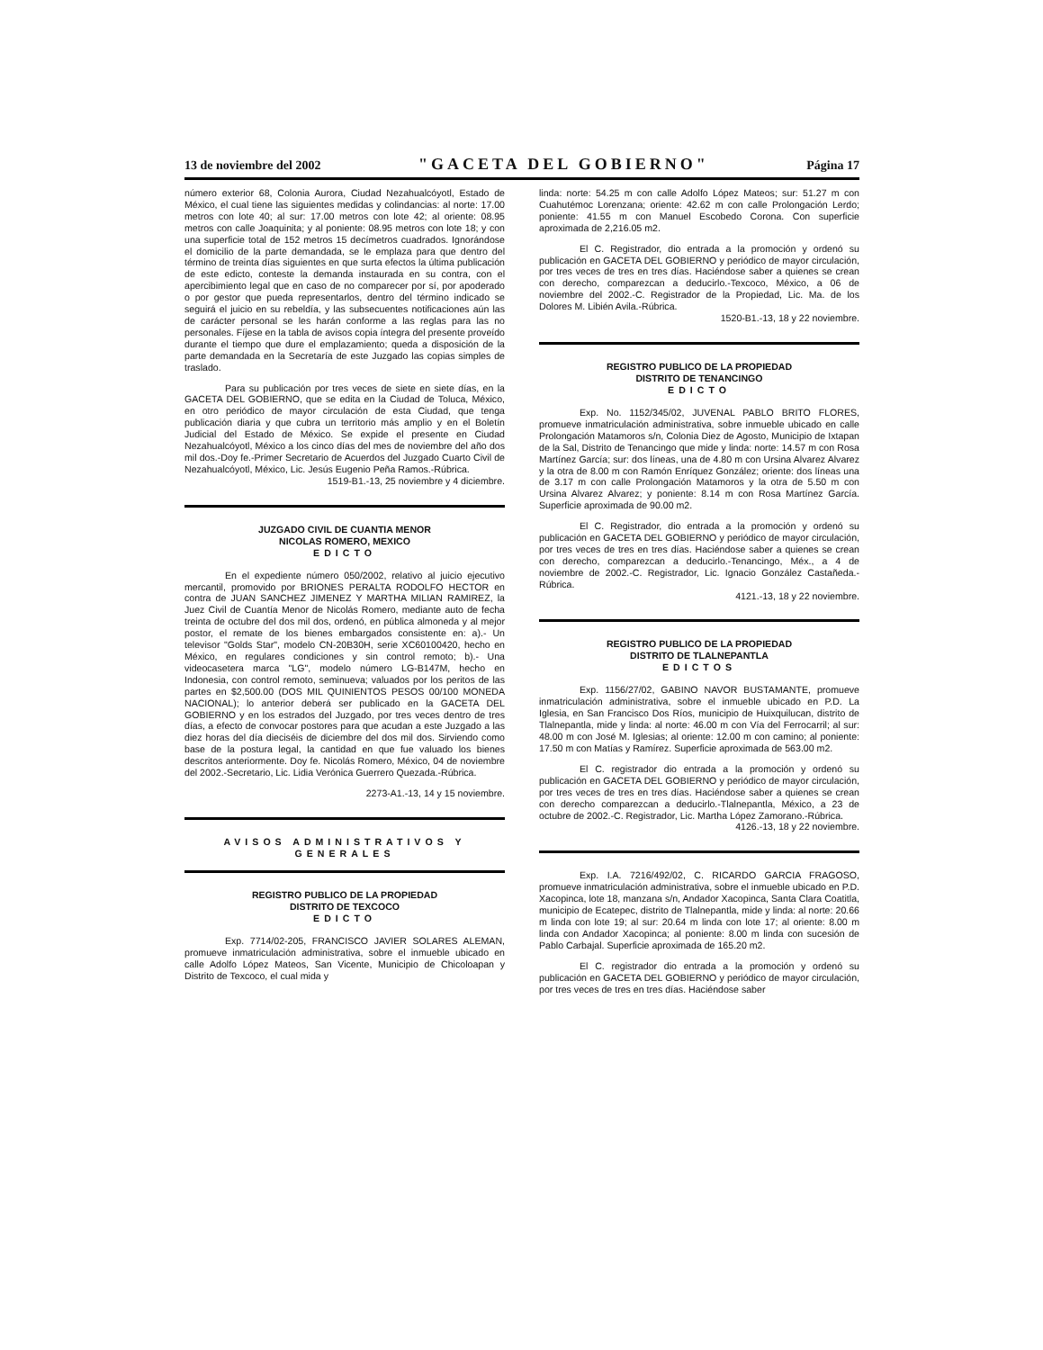13 de noviembre del 2002 "GACETA DEL GOBIERNO" Página 17
número exterior 68, Colonia Aurora, Ciudad Nezahualcóyotl, Estado de México, el cual tiene las siguientes medidas y colindancias: al norte: 17.00 metros con lote 40; al sur: 17.00 metros con lote 42; al oriente: 08.95 metros con calle Joaquinita; y al poniente: 08.95 metros con lote 18; y con una superficie total de 152 metros 15 decímetros cuadrados. Ignorándose el domicilio de la parte demandada, se le emplaza para que dentro del término de treinta días siguientes en que surta efectos la última publicación de este edicto, conteste la demanda instaurada en su contra, con el apercibimiento legal que en caso de no comparecer por sí, por apoderado o por gestor que pueda representarlos, dentro del término indicado se seguirá el juicio en su rebeldía, y las subsecuentes notificaciones aún las de carácter personal se les harán conforme a las reglas para las no personales. Fíjese en la tabla de avisos copia íntegra del presente proveído durante el tiempo que dure el emplazamiento; queda a disposición de la parte demandada en la Secretaría de este Juzgado las copias simples de traslado.
Para su publicación por tres veces de siete en siete días, en la GACETA DEL GOBIERNO, que se edita en la Ciudad de Toluca, México, en otro periódico de mayor circulación de esta Ciudad, que tenga publicación diaria y que cubra un territorio más amplio y en el Boletín Judicial del Estado de México. Se expide el presente en Ciudad Nezahualcóyotl, México a los cinco días del mes de noviembre del año dos mil dos.-Doy fe.-Primer Secretario de Acuerdos del Juzgado Cuarto Civil de Nezahualcóyotl, México, Lic. Jesús Eugenio Peña Ramos.-Rúbrica.
1519-B1.-13, 25 noviembre y 4 diciembre.
JUZGADO CIVIL DE CUANTIA MENOR
NICOLAS ROMERO, MEXICO
EDICTO
En el expediente número 050/2002, relativo al juicio ejecutivo mercantil, promovido por BRIONES PERALTA RODOLFO HECTOR en contra de JUAN SANCHEZ JIMENEZ Y MARTHA MILIAN RAMIREZ, la Juez Civil de Cuantía Menor de Nicolás Romero, mediante auto de fecha treinta de octubre del dos mil dos, ordenó, en pública almoneda y al mejor postor, el remate de los bienes embargados consistente en: a).- Un televisor "Golds Star", modelo CN-20B30H, serie XC60100420, hecho en México, en regulares condiciones y sin control remoto; b).- Una videocasetera marca "LG", modelo número LG-B147M, hecho en Indonesia, con control remoto, seminueva; valuados por los peritos de las partes en $2,500.00 (DOS MIL QUINIENTOS PESOS 00/100 MONEDA NACIONAL); lo anterior deberá ser publicado en la GACETA DEL GOBIERNO y en los estrados del Juzgado, por tres veces dentro de tres días, a efecto de convocar postores para que acudan a este Juzgado a las diez horas del día dieciséis de diciembre del dos mil dos. Sirviendo como base de la postura legal, la cantidad en que fue valuado los bienes descritos anteriormente. Doy fe. Nicolás Romero, México, 04 de noviembre del 2002.-Secretario, Lic. Lidia Verónica Guerrero Quezada.-Rúbrica.
2273-A1.-13, 14 y 15 noviembre.
AVISOS ADMINISTRATIVOS Y GENERALES
REGISTRO PUBLICO DE LA PROPIEDAD
DISTRITO DE TEXCOCO
EDICTO
Exp. 7714/02-205, FRANCISCO JAVIER SOLARES ALEMAN, promueve inmatriculación administrativa, sobre el inmueble ubicado en calle Adolfo López Mateos, San Vicente, Municipio de Chicoloapan y Distrito de Texcoco, el cual mida y
linda: norte: 54.25 m con calle Adolfo López Mateos; sur: 51.27 m con Cuahutémoc Lorenzana; oriente: 42.62 m con calle Prolongación Lerdo; poniente: 41.55 m con Manuel Escobedo Corona. Con superficie aproximada de 2,216.05 m2.
El C. Registrador, dio entrada a la promoción y ordenó su publicación en GACETA DEL GOBIERNO y periódico de mayor circulación, por tres veces de tres en tres días. Haciéndose saber a quienes se crean con derecho, comparezcan a deducirlo.-Texcoco, México, a 06 de noviembre del 2002.-C. Registrador de la Propiedad, Lic. Ma. de los Dolores M. Libién Avila.-Rúbrica.
1520-B1.-13, 18 y 22 noviembre.
REGISTRO PUBLICO DE LA PROPIEDAD
DISTRITO DE TENANCINGO
EDICTO
Exp. No. 1152/345/02, JUVENAL PABLO BRITO FLORES, promueve inmatriculación administrativa, sobre inmueble ubicado en calle Prolongación Matamoros s/n, Colonia Diez de Agosto, Municipio de Ixtapan de la Sal, Distrito de Tenancingo que mide y linda: norte: 14.57 m con Rosa Martínez García; sur: dos líneas, una de 4.80 m con Ursina Alvarez Alvarez y la otra de 8.00 m con Ramón Enríquez González; oriente: dos líneas una de 3.17 m con calle Prolongación Matamoros y la otra de 5.50 m con Ursina Alvarez Alvarez; y poniente: 8.14 m con Rosa Martínez García. Superficie aproximada de 90.00 m2.
El C. Registrador, dio entrada a la promoción y ordenó su publicación en GACETA DEL GOBIERNO y periódico de mayor circulación, por tres veces de tres en tres días. Haciéndose saber a quienes se crean con derecho, comparezcan a deducirlo.-Tenancingo, Méx., a 4 de noviembre de 2002.-C. Registrador, Lic. Ignacio González Castañeda.-Rúbrica.
4121.-13, 18 y 22 noviembre.
REGISTRO PUBLICO DE LA PROPIEDAD
DISTRITO DE TLALNEPANTLA
EDICTOS
Exp. 1156/27/02, GABINO NAVOR BUSTAMANTE, promueve inmatriculación administrativa, sobre el inmueble ubicado en P.D. La Iglesia, en San Francisco Dos Ríos, municipio de Huixquilucan, distrito de Tlalnepantla, mide y linda: al norte: 46.00 m con Vía del Ferrocarril; al sur: 48.00 m con José M. Iglesias; al oriente: 12.00 m con camino; al poniente: 17.50 m con Matías y Ramírez. Superficie aproximada de 563.00 m2.
El C. registrador dio entrada a la promoción y ordenó su publicación en GACETA DEL GOBIERNO y periódico de mayor circulación, por tres veces de tres en tres días. Haciéndose saber a quienes se crean con derecho comparezcan a deducirlo.-Tlalnepantla, México, a 23 de octubre de 2002.-C. Registrador, Lic. Martha López Zamorano.-Rúbrica.
4126.-13, 18 y 22 noviembre.
Exp. I.A. 7216/492/02, C. RICARDO GARCIA FRAGOSO, promueve inmatriculación administrativa, sobre el inmueble ubicado en P.D. Xacopinca, lote 18, manzana s/n, Andador Xacopinca, Santa Clara Coatitla, municipio de Ecatepec, distrito de Tlalnepantla, mide y linda: al norte: 20.66 m linda con lote 19; al sur: 20.64 m linda con lote 17; al oriente: 8.00 m linda con Andador Xacopinca; al poniente: 8.00 m linda con sucesión de Pablo Carbajal. Superficie aproximada de 165.20 m2.
El C. registrador dio entrada a la promoción y ordenó su publicación en GACETA DEL GOBIERNO y periódico de mayor circulación, por tres veces de tres en tres días. Haciéndose saber